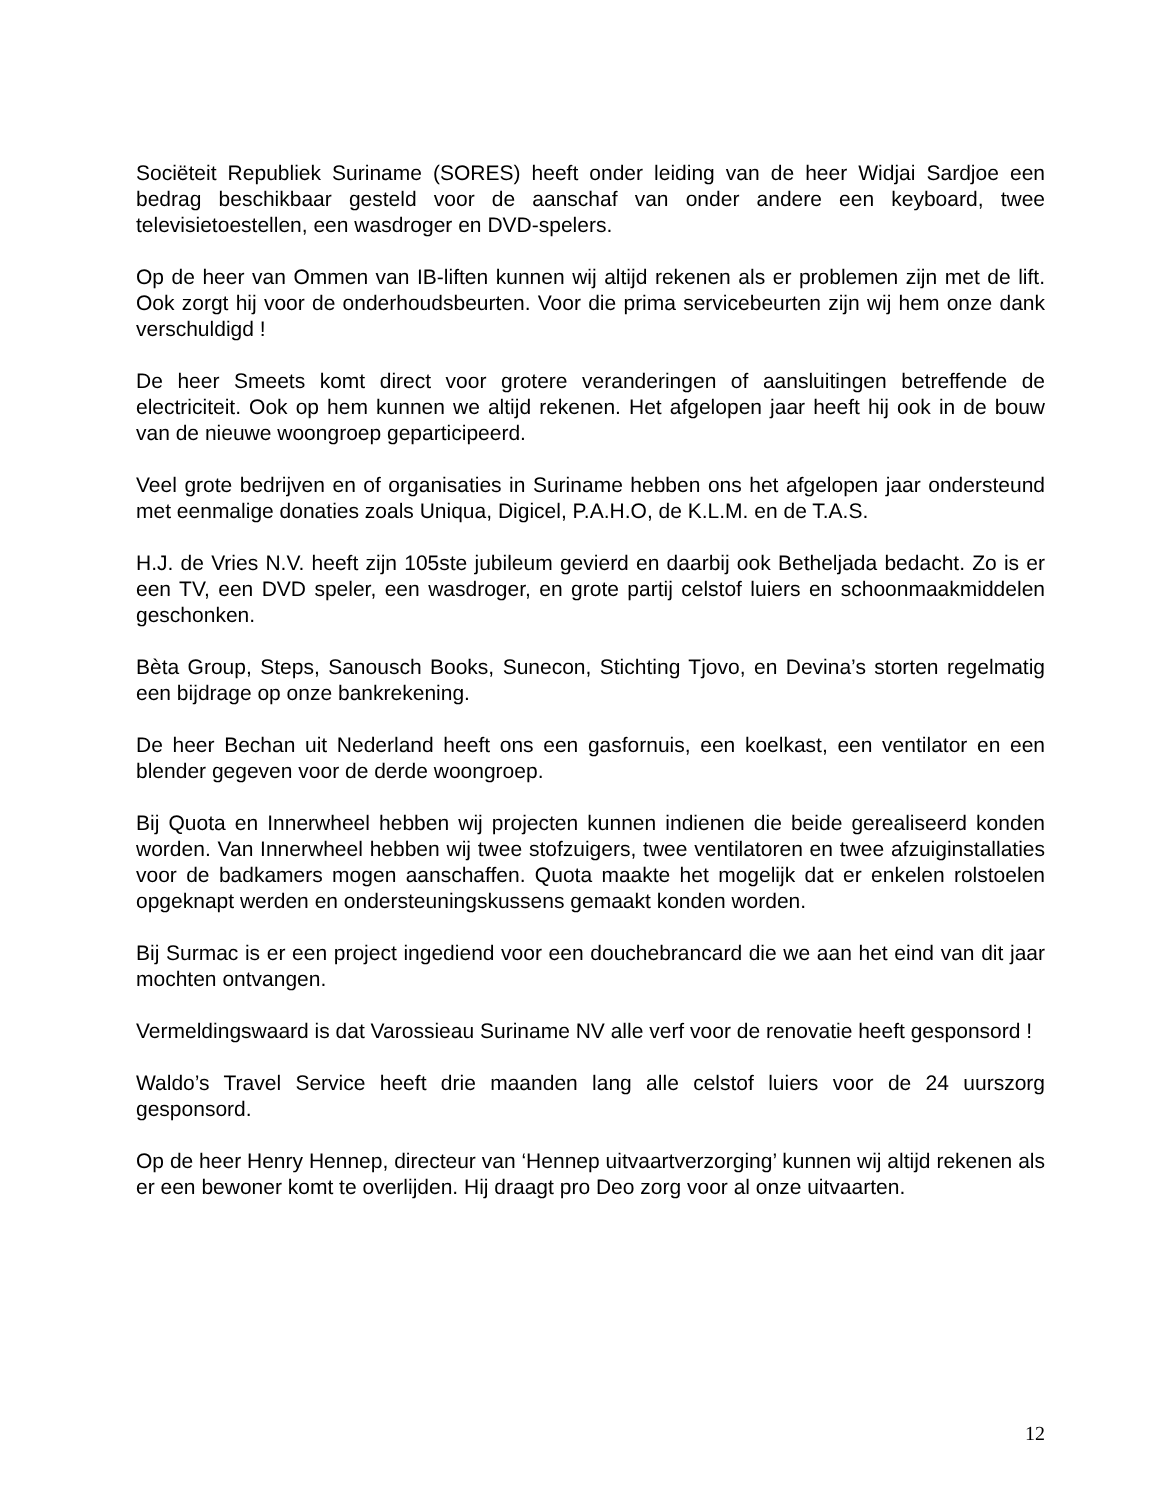Sociëteit Republiek Suriname (SORES) heeft onder leiding van de heer Widjai Sardjoe een bedrag beschikbaar gesteld voor de aanschaf van onder andere een keyboard, twee televisietoestellen, een wasdroger en DVD-spelers.
Op de heer van Ommen van IB-liften kunnen wij altijd rekenen als er problemen zijn met de lift. Ook zorgt hij voor de onderhoudsbeurten. Voor die prima servicebeurten zijn wij hem onze dank verschuldigd !
De heer Smeets komt direct voor grotere veranderingen of aansluitingen betreffende de electriciteit. Ook op hem kunnen we altijd rekenen. Het afgelopen jaar heeft hij ook in de bouw van de nieuwe woongroep geparticipeerd.
Veel grote bedrijven en of organisaties in Suriname hebben ons het afgelopen jaar ondersteund met eenmalige donaties zoals Uniqua, Digicel, P.A.H.O, de K.L.M. en de T.A.S.
H.J. de Vries N.V. heeft zijn 105ste jubileum gevierd en daarbij ook Betheljada bedacht. Zo is er een TV, een DVD speler, een wasdroger, en grote partij celstof luiers en schoonmaakmiddelen geschonken.
Bèta Group, Steps, Sanousch Books, Sunecon, Stichting Tjovo, en Devina’s storten regelmatig een bijdrage op onze bankrekening.
De heer Bechan uit Nederland heeft ons een gasfornuis, een koelkast, een ventilator en een blender gegeven voor de derde woongroep.
Bij Quota en Innerwheel hebben wij projecten kunnen indienen die beide gerealiseerd konden worden. Van Innerwheel hebben wij twee stofzuigers, twee ventilatoren en twee afzuiginstallaties voor de badkamers mogen aanschaffen. Quota maakte het mogelijk dat er enkelen rolstoelen opgeknapt werden en ondersteuningskussens gemaakt konden worden.
Bij Surmac is er een project ingediend voor een douchebrancard die we aan het eind van dit jaar mochten ontvangen.
Vermeldingswaard is dat Varossieau Suriname NV alle verf voor de renovatie heeft gesponsord !
Waldo’s Travel Service heeft drie maanden lang alle celstof luiers voor de 24 uurszorg gesponsord.
Op de heer Henry Hennep, directeur van ‘Hennep uitvaartverzorging’ kunnen wij altijd rekenen als er een bewoner komt te overlijden. Hij draagt pro Deo zorg voor al onze uitvaarten.
12